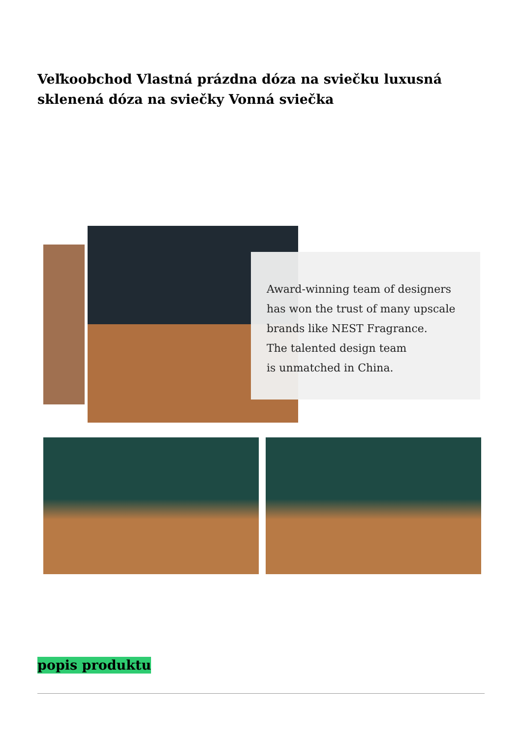Veľkoobchod Vlastná prázdna dóza na sviečku luxusná sklenená dóza na sviečky Vonná sviečka
Award-winning team of designers
has won the trust of many upscale
brands like NEST Fragrance.
The talented design team
is unmatched in China.
popis produktu